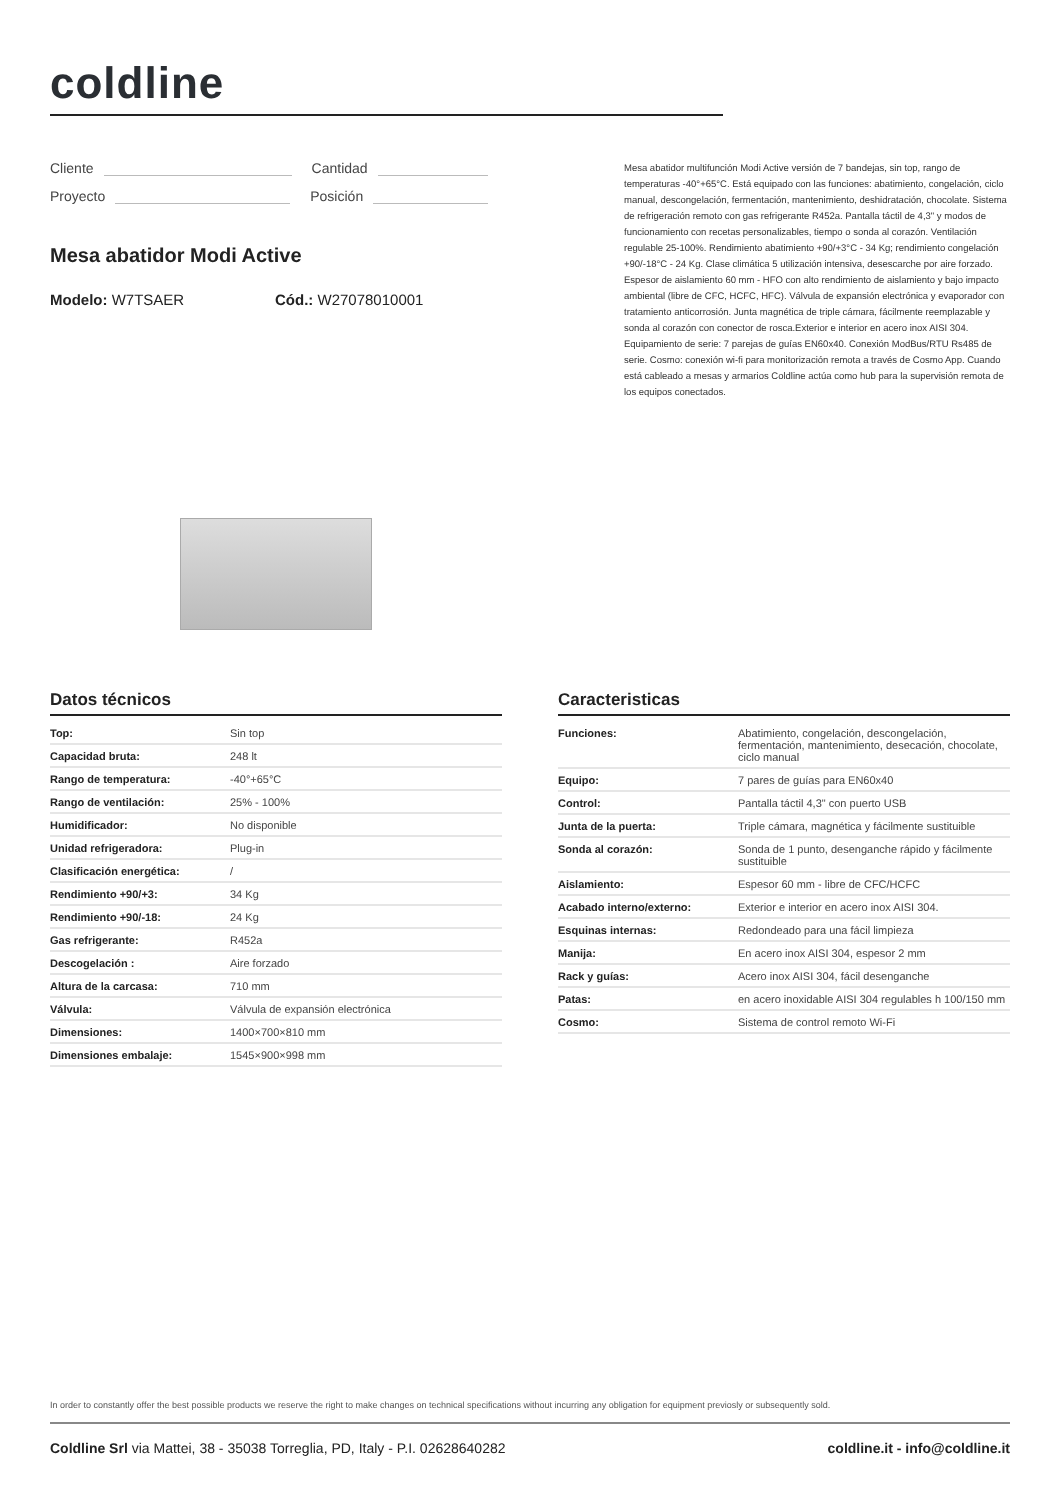coldline
Cliente Cantidad
Proyecto Posición
Mesa abatidor Modi Active
Modelo: W7TSAER Cód.: W27078010001
Mesa abatidor multifunción Modi Active versión de 7 bandejas, sin top, rango de temperaturas -40°+65°C. Está equipado con las funciones: abatimiento, congelación, ciclo manual, descongelación, fermentación, mantenimiento, deshidratación, chocolate. Sistema de refrigeración remoto con gas refrigerante R452a. Pantalla táctil de 4,3" y modos de funcionamiento con recetas personalizables, tiempo o sonda al corazón. Ventilación regulable 25-100%. Rendimiento abatimiento +90/+3°C - 34 Kg; rendimiento congelación +90/-18°C - 24 Kg. Clase climática 5 utilización intensiva, desescarche por aire forzado. Espesor de aislamiento 60 mm - HFO con alto rendimiento de aislamiento y bajo impacto ambiental (libre de CFC, HCFC, HFC). Válvula de expansión electrónica y evaporador con tratamiento anticorrosión. Junta magnética de triple cámara, fácilmente reemplazable y sonda al corazón con conector de rosca.Exterior e interior en acero inox AISI 304. Equipamiento de serie: 7 parejas de guías EN60x40. Conexión ModBus/RTU Rs485 de serie. Cosmo: conexión wi-fi para monitorización remota a través de Cosmo App. Cuando está cableado a mesas y armarios Coldline actúa como hub para la supervisión remota de los equipos conectados.
Datos técnicos
| Top: | Sin top |
| Capacidad bruta: | 248 lt |
| Rango de temperatura: | -40°+65°C |
| Rango de ventilación: | 25% - 100% |
| Humidificador: | No disponible |
| Unidad refrigeradora: | Plug-in |
| Clasificación energética: | / |
| Rendimiento +90/+3: | 34 Kg |
| Rendimiento +90/-18: | 24 Kg |
| Gas refrigerante: | R452a |
| Descogelación : | Aire forzado |
| Altura de la carcasa: | 710 mm |
| Válvula: | Válvula de expansión electrónica |
| Dimensiones: | 1400×700×810 mm |
| Dimensiones embalaje: | 1545×900×998 mm |
Caracteristicas
| Funciones: | Abatimiento, congelación, descongelación, fermentación, mantenimiento, desecación, chocolate, ciclo manual |
| Equipo: | 7 pares de guías para EN60x40 |
| Control: | Pantalla táctil 4,3" con puerto USB |
| Junta de la puerta: | Triple cámara, magnética y fácilmente sustituible |
| Sonda al corazón: | Sonda de 1 punto, desenganche rápido y fácilmente sustituible |
| Aislamiento: | Espesor 60 mm - libre de CFC/HCFC |
| Acabado interno/externo: | Exterior e interior en acero inox AISI 304. |
| Esquinas internas: | Redondeado para una fácil limpieza |
| Manija: | En acero inox AISI 304, espesor 2 mm |
| Rack y guías: | Acero inox AISI 304, fácil desenganche |
| Patas: | en acero inoxidable AISI 304 regulables h 100/150 mm |
| Cosmo: | Sistema de control remoto Wi-Fi |
In order to constantly offer the best possible products we reserve the right to make changes on technical specifications without incurring any obligation for equipment previosly or subsequently sold.
Coldline Srl via Mattei, 38 - 35038 Torreglia, PD, Italy - P.I. 02628640282
coldline.it - info@coldline.it